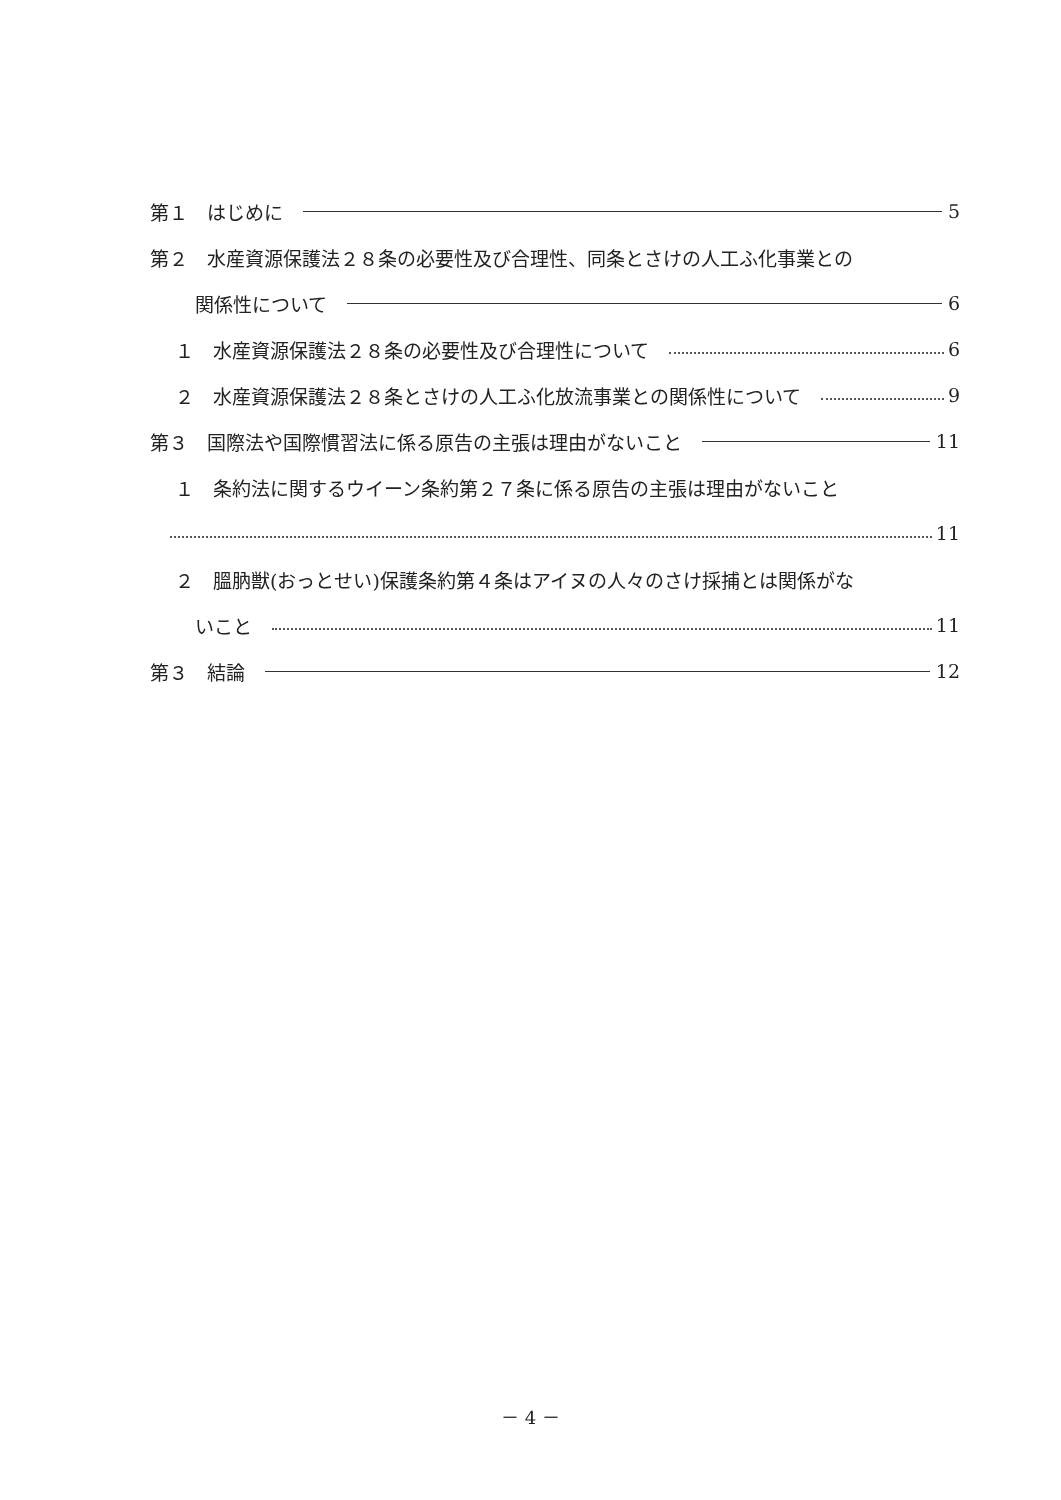第１　はじめに 5
第２　水産資源保護法２８条の必要性及び合理性、同条とさけの人工ふ化事業との
関係性について 6
１　水産資源保護法２８条の必要性及び合理性について 6
２　水産資源保護法２８条とさけの人工ふ化放流事業との関係性について 9
第３　国際法や国際慣習法に係る原告の主張は理由がないこと 11
１　条約法に関するウイーン条約第２７条に係る原告の主張は理由がないこと
11
２　膃肭獣(おっとせい)保護条約第４条はアイヌの人々のさけ採捕とは関係がな
いこと 11
第３　結論 12
－ 4 －